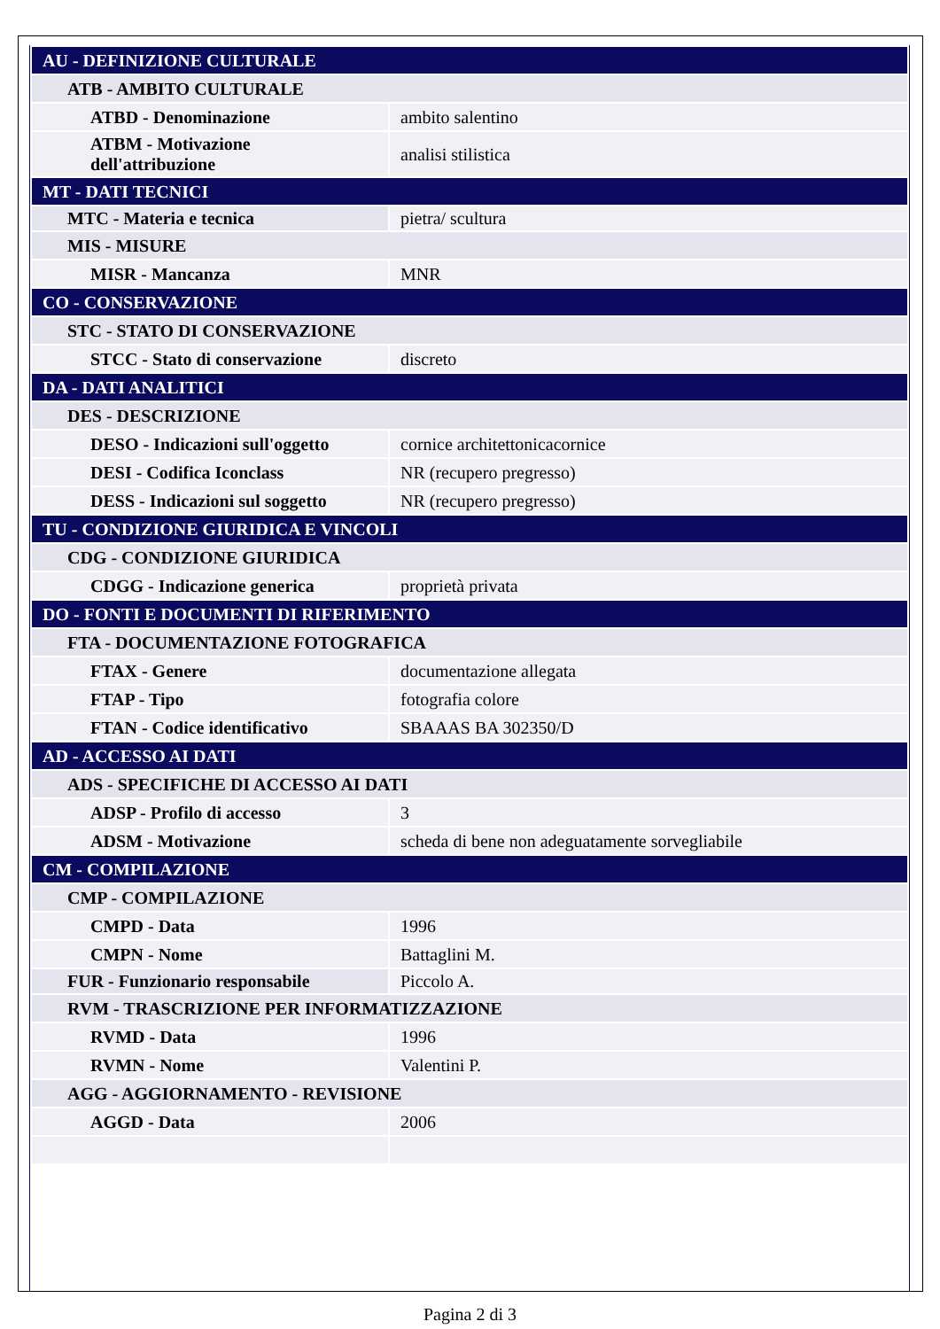| AU - DEFINIZIONE CULTURALE | |
| ATB - AMBITO CULTURALE | |
| ATBD - Denominazione | ambito salentino |
| ATBM - Motivazione dell'attribuzione | analisi stilistica |
| MT - DATI TECNICI | |
| MTC - Materia e tecnica | pietra/ scultura |
| MIS - MISURE | |
| MISR - Mancanza | MNR |
| CO - CONSERVAZIONE | |
| STC - STATO DI CONSERVAZIONE | |
| STCC - Stato di conservazione | discreto |
| DA - DATI ANALITICI | |
| DES - DESCRIZIONE | |
| DESO - Indicazioni sull'oggetto | cornice architettonicacornice |
| DESI - Codifica Iconclass | NR (recupero pregresso) |
| DESS - Indicazioni sul soggetto | NR (recupero pregresso) |
| TU - CONDIZIONE GIURIDICA E VINCOLI | |
| CDG - CONDIZIONE GIURIDICA | |
| CDGG - Indicazione generica | proprietà privata |
| DO - FONTI E DOCUMENTI DI RIFERIMENTO | |
| FTA - DOCUMENTAZIONE FOTOGRAFICA | |
| FTAX - Genere | documentazione allegata |
| FTAP - Tipo | fotografia colore |
| FTAN - Codice identificativo | SBAAAS BA 302350/D |
| AD - ACCESSO AI DATI | |
| ADS - SPECIFICHE DI ACCESSO AI DATI | |
| ADSP - Profilo di accesso | 3 |
| ADSM - Motivazione | scheda di bene non adeguatamente sorvegliabile |
| CM - COMPILAZIONE | |
| CMP - COMPILAZIONE | |
| CMPD - Data | 1996 |
| CMPN - Nome | Battaglini M. |
| FUR - Funzionario responsabile | Piccolo A. |
| RVM - TRASCRIZIONE PER INFORMATIZZAZIONE | |
| RVMD - Data | 1996 |
| RVMN - Nome | Valentini P. |
| AGG - AGGIORNAMENTO - REVISIONE | |
| AGGD - Data | 2006 |
Pagina 2 di 3